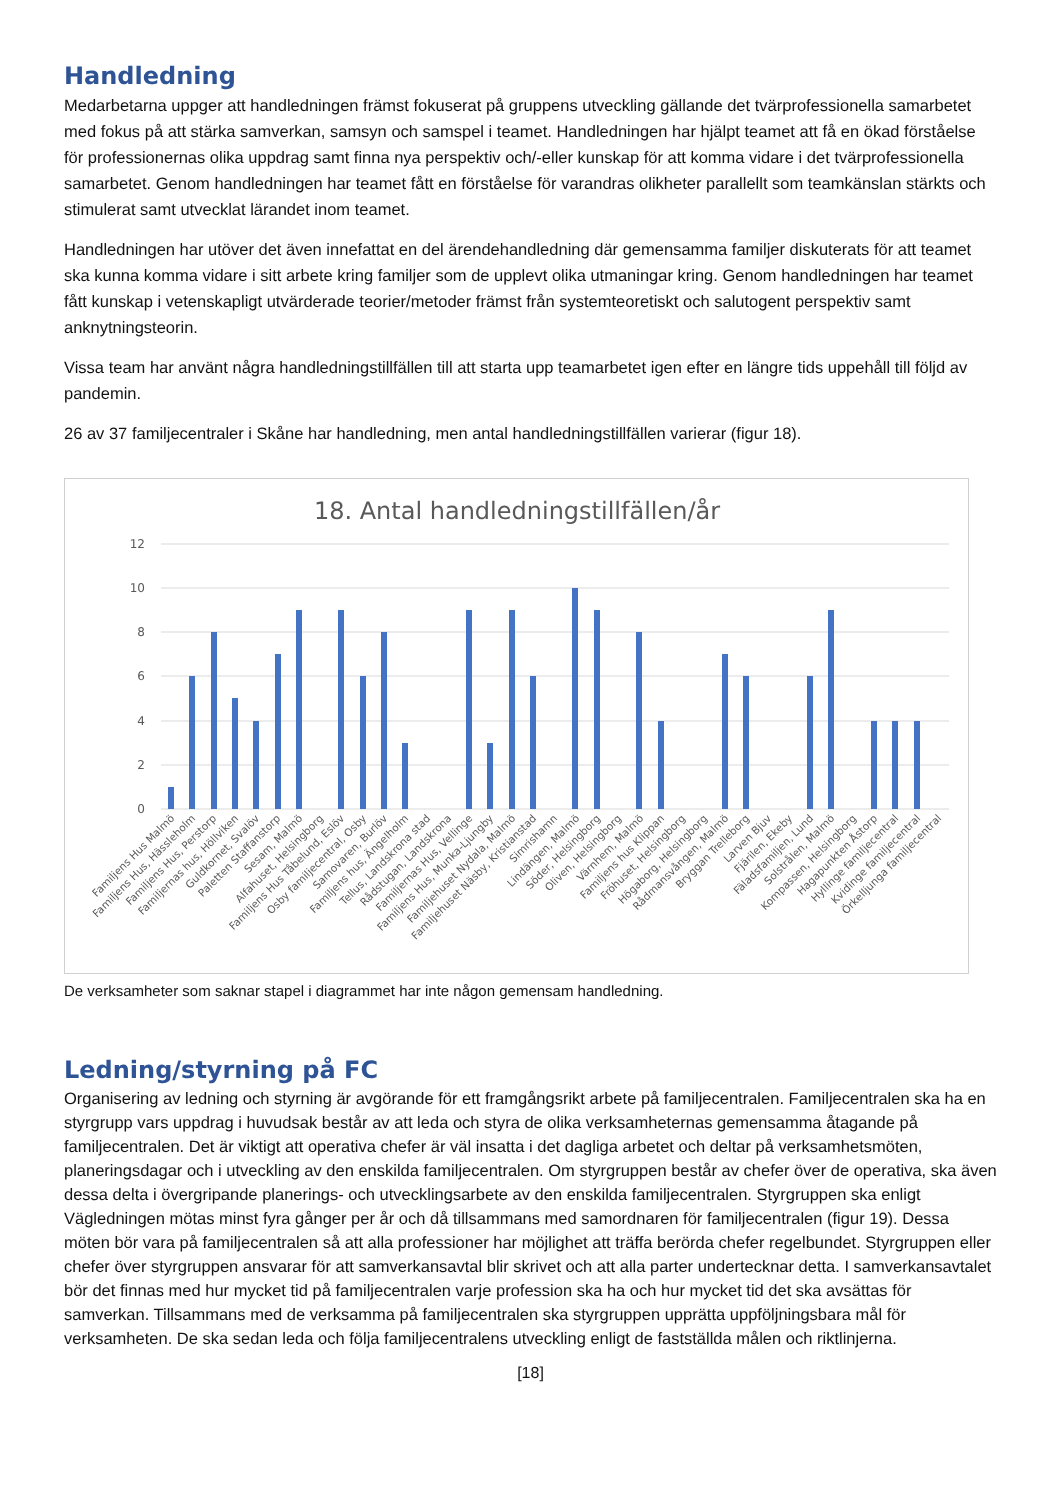Handledning
Medarbetarna uppger att handledningen främst fokuserat på gruppens utveckling gällande det tvärprofessionella samarbetet med fokus på att stärka samverkan, samsyn och samspel i teamet. Handledningen har hjälpt teamet att få en ökad förståelse för professionernas olika uppdrag samt finna nya perspektiv och/-eller kunskap för att komma vidare i det tvärprofessionella samarbetet. Genom handledningen har teamet fått en förståelse för varandras olikheter parallellt som teamkänslan stärkts och stimulerat samt utvecklat lärandet inom teamet.
Handledningen har utöver det även innefattat en del ärendehandledning där gemensamma familjer diskuterats för att teamet ska kunna komma vidare i sitt arbete kring familjer som de upplevt olika utmaningar kring. Genom handledningen har teamet fått kunskap i vetenskapligt utvärderade teorier/metoder främst från systemteoretiskt och salutogent perspektiv samt anknytningsteorin.
Vissa team har använt några handledningstillfällen till att starta upp teamarbetet igen efter en längre tids uppehåll till följd av pandemin.
26 av 37 familjecentraler i Skåne har handledning, men antal handledningstillfällen varierar (figur 18).
18. Antal handledningstillfällen/år
12
10
8
6
4
2
0
Familjens Hus Malmö
Familjens Hus, Hässleholm
Familjens Hus, Perstorp
Familjernas hus, Höllviken
Guldkornet, Svalöv
Paletten Staffanstorp
Sesam, Malmö
Alfahuset, Helsingborg
Familjens Hus Tåbelund, Eslöv
Osby familjecentral, Osby
Samovaren, Burlöv
Familjens hus, Ängelholm
Tellus, Landskrona stad
Rådstugan, Landskrona
Familjernas Hus, Vellinge
Familjens Hus, Munka-Ljungby
Familjehuset Nydala, Malmö
Familjehuset Näsby, Kristianstad
Simrishamn
Lindängen, Malmö
Söder, Helsingborg
Oliven, Helsingborg
Värnhem, Malmö
Familjens hus Klippan
Fröhuset, Helsingborg
Högaborg, Helsingborg
Rådmansvången, Malmö
Bryggan Trelleborg
Larven Bjuv
Fjärilen, Ekeby
Fäladsfamiljen, Lund
Solstrålen, Malmö
Kompassen, Helsingborg
Hagapunkten Åstorp
Hyllinge familjecentral
Kvidinge familjecentral
Örkelljunga familjecentral
De verksamheter som saknar stapel i diagrammet har inte någon gemensam handledning.
Ledning/styrning på FC
Organisering av ledning och styrning är avgörande för ett framgångsrikt arbete på familjecentralen. Familjecentralen ska ha en styrgrupp vars uppdrag i huvudsak består av att leda och styra de olika verksamheternas gemensamma åtagande på familjecentralen. Det är viktigt att operativa chefer är väl insatta i det dagliga arbetet och deltar på verksamhetsmöten, planeringsdagar och i utveckling av den enskilda familjecentralen. Om styrgruppen består av chefer över de operativa, ska även dessa delta i övergripande planerings- och utvecklingsarbete av den enskilda familjecentralen. Styrgruppen ska enligt Vägledningen mötas minst fyra gånger per år och då tillsammans med samordnaren för familjecentralen (figur 19). Dessa möten bör vara på familjecentralen så att alla professioner har möjlighet att träffa berörda chefer regelbundet. Styrgruppen eller chefer över styrgruppen ansvarar för att samverkansavtal blir skrivet och att alla parter undertecknar detta. I samverkansavtalet bör det finnas med hur mycket tid på familjecentralen varje profession ska ha och hur mycket tid det ska avsättas för samverkan. Tillsammans med de verksamma på familjecentralen ska styrgruppen upprätta uppföljningsbara mål för verksamheten. De ska sedan leda och följa familjecentralens utveckling enligt de fastställda målen och riktlinjerna.
[18]